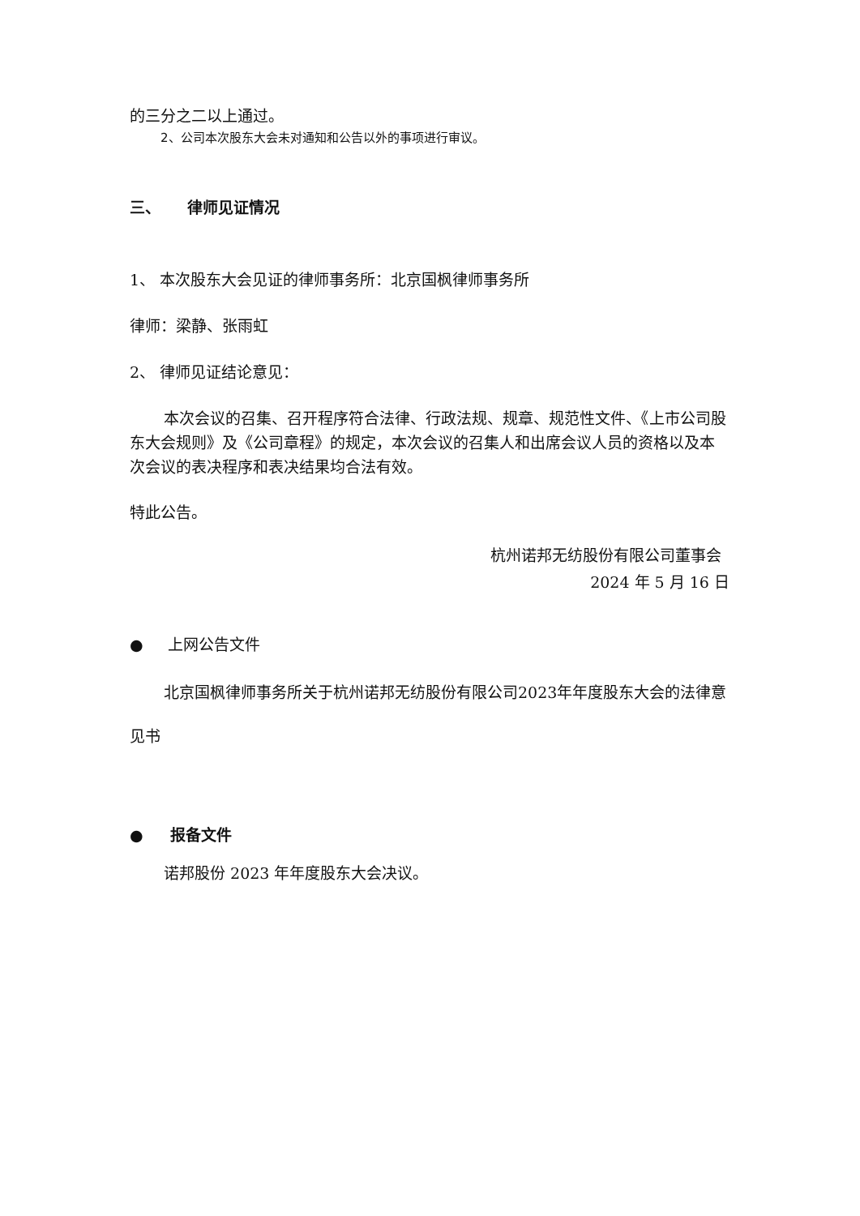的三分之二以上通过。
2、公司本次股东大会未对通知和公告以外的事项进行审议。
三、 律师见证情况
1、 本次股东大会见证的律师事务所：北京国枫律师事务所
律师：梁静、张雨虹
2、 律师见证结论意见：
本次会议的召集、召开程序符合法律、行政法规、规章、规范性文件、《上市公司股东大会规则》及《公司章程》的规定，本次会议的召集人和出席会议人员的资格以及本次会议的表决程序和表决结果均合法有效。
特此公告。
杭州诺邦无纺股份有限公司董事会
2024 年 5 月 16 日
● 上网公告文件
北京国枫律师事务所关于杭州诺邦无纺股份有限公司2023年年度股东大会的法律意见书
● 报备文件
诺邦股份 2023 年年度股东大会决议。